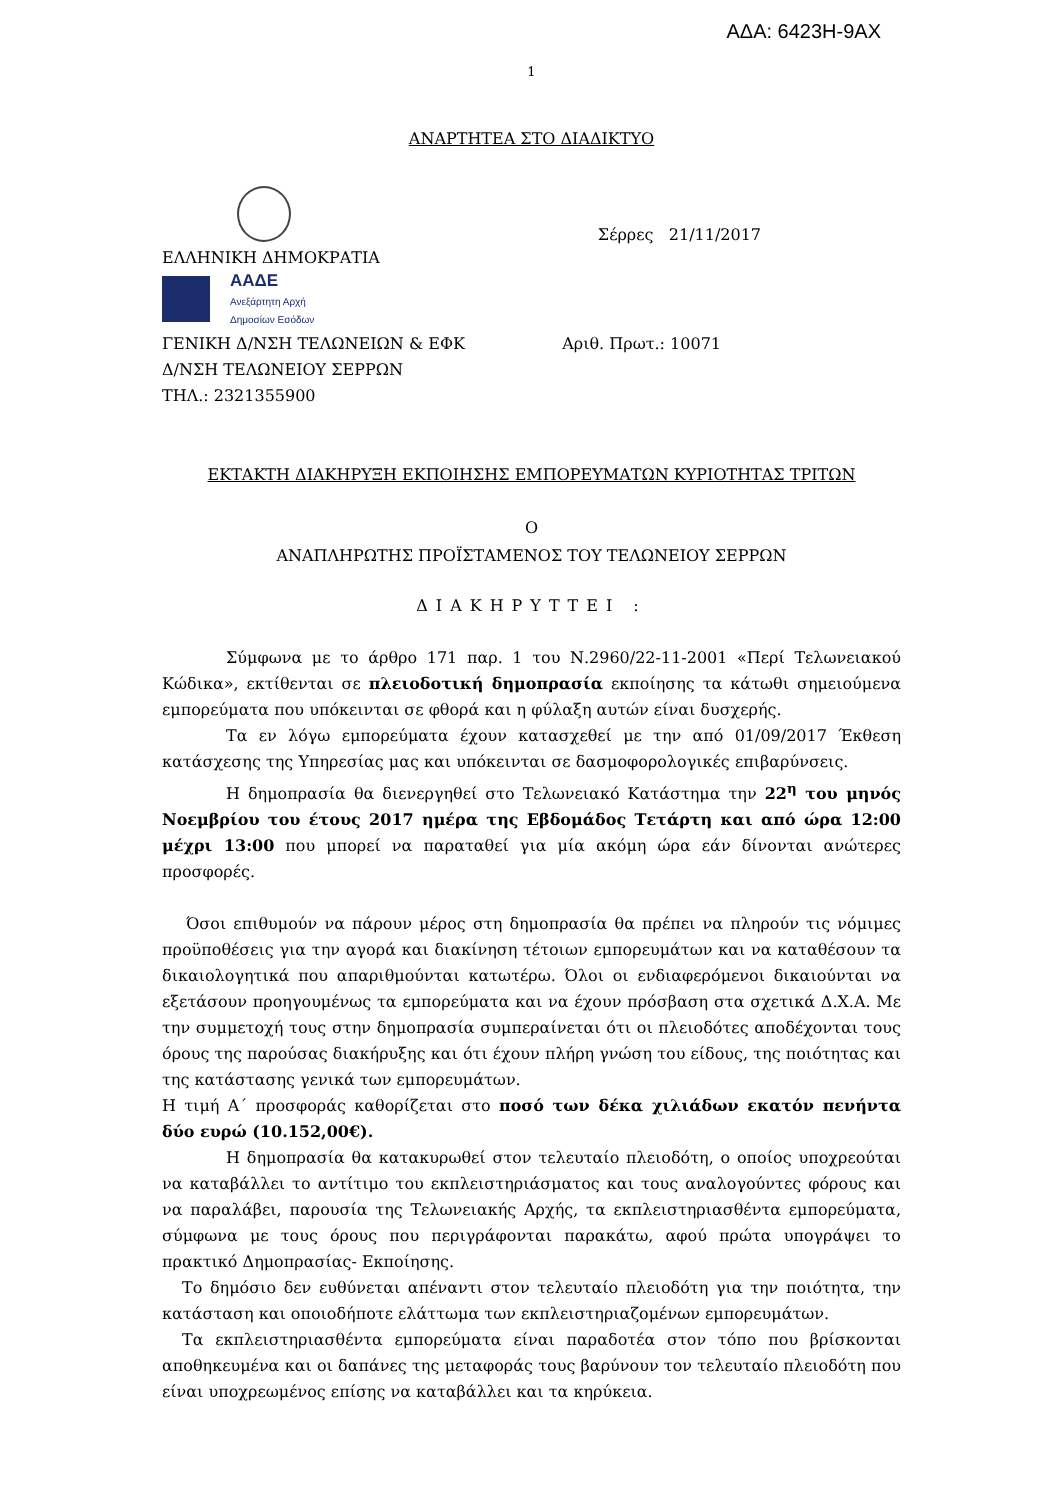ΑΔΑ: 6423Η-9ΑΧ
1
ΑΝΑΡΤΗΤΕΑ ΣΤΟ ΔΙΑΔΙΚΤΥΟ
Σέρρες 21/11/2017
ΕΛΛΗΝΙΚΗ ΔΗΜΟΚΡΑΤΙΑ
ΑΑΔΕ
Ανεξάρτητη Αρχή
Δημοσίων Εσόδων
ΓΕΝΙΚΗ Δ/ΝΣΗ ΤΕΛΩΝΕΙΩΝ & ΕΦΚ Αριθ. Πρωτ.: 10071
Δ/ΝΣΗ ΤΕΛΩΝΕΙΟΥ ΣΕΡΡΩΝ
ΤΗΛ.: 2321355900
ΕΚΤΑΚΤΗ ΔΙΑΚΗΡΥΞΗ ΕΚΠΟΙΗΣΗΣ ΕΜΠΟΡΕΥΜΑΤΩΝ ΚΥΡΙΟΤΗΤΑΣ ΤΡΙΤΩΝ
Ο
ΑΝΑΠΛΗΡΩΤΗΣ ΠΡΟΪΣΤΑΜΕΝΟΣ ΤΟΥ ΤΕΛΩΝΕΙΟΥ ΣΕΡΡΩΝ
ΔΙΑΚΗΡΥΤΤΕΙ :
Σύμφωνα με το άρθρο 171 παρ. 1 του Ν.2960/22-11-2001 «Περί Τελωνειακού Κώδικα», εκτίθενται σε πλειοδοτική δημοπρασία εκποίησης τα κάτωθι σημειούμενα εμπορεύματα που υπόκεινται σε φθορά και η φύλαξη αυτών είναι δυσχερής.
Τα εν λόγω εμπορεύματα έχουν κατασχεθεί με την από 01/09/2017 Έκθεση κατάσχεσης της Υπηρεσίας μας και υπόκεινται σε δασμοφορολογικές επιβαρύνσεις.
Η δημοπρασία θα διενεργηθεί στο Τελωνειακό Κατάστημα την 22<sup>η</sup> του μηνός Νοεμβρίου του έτους 2017 ημέρα της Εβδομάδος Τετάρτη και από ώρα 12:00 μέχρι 13:00 που μπορεί να παραταθεί για μία ακόμη ώρα εάν δίνονται ανώτερες προσφορές.
Όσοι επιθυμούν να πάρουν μέρος στη δημοπρασία θα πρέπει να πληρούν τις νόμιμες προϋποθέσεις για την αγορά και διακίνηση τέτοιων εμπορευμάτων και να καταθέσουν τα δικαιολογητικά που απαριθμούνται κατωτέρω. Όλοι οι ενδιαφερόμενοι δικαιούνται να εξετάσουν προηγουμένως τα εμπορεύματα και να έχουν πρόσβαση στα σχετικά Δ.Χ.Α. Με την συμμετοχή τους στην δημοπρασία συμπεραίνεται ότι οι πλειοδότες αποδέχονται τους όρους της παρούσας διακήρυξης και ότι έχουν πλήρη γνώση του είδους, της ποιότητας και της κατάστασης γενικά των εμπορευμάτων.
Η τιμή Α΄ προσφοράς καθορίζεται στο ποσό των δέκα χιλιάδων εκατόν πενήντα δύο ευρώ (10.152,00€).
Η δημοπρασία θα κατακυρωθεί στον τελευταίο πλειοδότη, ο οποίος υποχρεούται να καταβάλλει το αντίτιμο του εκπλειστηριάσματος και τους αναλογούντες φόρους και να παραλάβει, παρουσία της Τελωνειακής Αρχής, τα εκπλειστηριασθέντα εμπορεύματα, σύμφωνα με τους όρους που περιγράφονται παρακάτω, αφού πρώτα υπογράψει το πρακτικό Δημοπρασίας- Εκποίησης.
Το δημόσιο δεν ευθύνεται απέναντι στον τελευταίο πλειοδότη για την ποιότητα, την κατάσταση και οποιοδήποτε ελάττωμα των εκπλειστηριαζομένων εμπορευμάτων.
Τα εκπλειστηριασθέντα εμπορεύματα είναι παραδοτέα στον τόπο που βρίσκονται αποθηκευμένα και οι δαπάνες της μεταφοράς τους βαρύνουν τον τελευταίο πλειοδότη που είναι υποχρεωμένος επίσης να καταβάλλει και τα κηρύκεια.